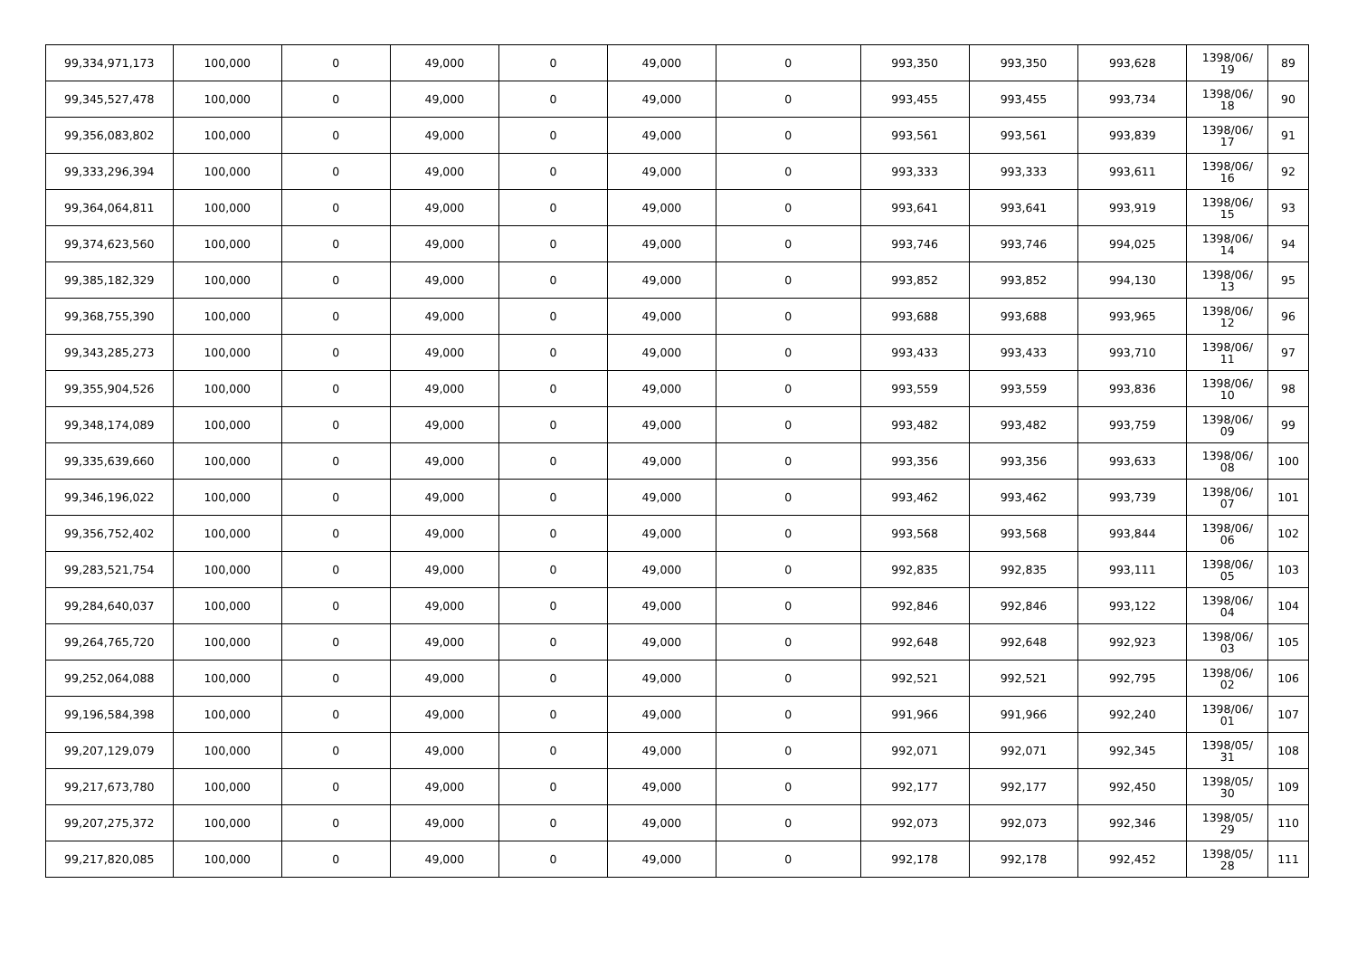| 99,334,971,173 | 100,000 | 0 | 49,000 | 0 | 49,000 | 0 | 993,350 | 993,350 | 993,628 | 1398/06/ 19 | 89 |
| 99,345,527,478 | 100,000 | 0 | 49,000 | 0 | 49,000 | 0 | 993,455 | 993,455 | 993,734 | 1398/06/ 18 | 90 |
| 99,356,083,802 | 100,000 | 0 | 49,000 | 0 | 49,000 | 0 | 993,561 | 993,561 | 993,839 | 1398/06/ 17 | 91 |
| 99,333,296,394 | 100,000 | 0 | 49,000 | 0 | 49,000 | 0 | 993,333 | 993,333 | 993,611 | 1398/06/ 16 | 92 |
| 99,364,064,811 | 100,000 | 0 | 49,000 | 0 | 49,000 | 0 | 993,641 | 993,641 | 993,919 | 1398/06/ 15 | 93 |
| 99,374,623,560 | 100,000 | 0 | 49,000 | 0 | 49,000 | 0 | 993,746 | 993,746 | 994,025 | 1398/06/ 14 | 94 |
| 99,385,182,329 | 100,000 | 0 | 49,000 | 0 | 49,000 | 0 | 993,852 | 993,852 | 994,130 | 1398/06/ 13 | 95 |
| 99,368,755,390 | 100,000 | 0 | 49,000 | 0 | 49,000 | 0 | 993,688 | 993,688 | 993,965 | 1398/06/ 12 | 96 |
| 99,343,285,273 | 100,000 | 0 | 49,000 | 0 | 49,000 | 0 | 993,433 | 993,433 | 993,710 | 1398/06/ 11 | 97 |
| 99,355,904,526 | 100,000 | 0 | 49,000 | 0 | 49,000 | 0 | 993,559 | 993,559 | 993,836 | 1398/06/ 10 | 98 |
| 99,348,174,089 | 100,000 | 0 | 49,000 | 0 | 49,000 | 0 | 993,482 | 993,482 | 993,759 | 1398/06/ 09 | 99 |
| 99,335,639,660 | 100,000 | 0 | 49,000 | 0 | 49,000 | 0 | 993,356 | 993,356 | 993,633 | 1398/06/ 08 | 100 |
| 99,346,196,022 | 100,000 | 0 | 49,000 | 0 | 49,000 | 0 | 993,462 | 993,462 | 993,739 | 1398/06/ 07 | 101 |
| 99,356,752,402 | 100,000 | 0 | 49,000 | 0 | 49,000 | 0 | 993,568 | 993,568 | 993,844 | 1398/06/ 06 | 102 |
| 99,283,521,754 | 100,000 | 0 | 49,000 | 0 | 49,000 | 0 | 992,835 | 992,835 | 993,111 | 1398/06/ 05 | 103 |
| 99,284,640,037 | 100,000 | 0 | 49,000 | 0 | 49,000 | 0 | 992,846 | 992,846 | 993,122 | 1398/06/ 04 | 104 |
| 99,264,765,720 | 100,000 | 0 | 49,000 | 0 | 49,000 | 0 | 992,648 | 992,648 | 992,923 | 1398/06/ 03 | 105 |
| 99,252,064,088 | 100,000 | 0 | 49,000 | 0 | 49,000 | 0 | 992,521 | 992,521 | 992,795 | 1398/06/ 02 | 106 |
| 99,196,584,398 | 100,000 | 0 | 49,000 | 0 | 49,000 | 0 | 991,966 | 991,966 | 992,240 | 1398/06/ 01 | 107 |
| 99,207,129,079 | 100,000 | 0 | 49,000 | 0 | 49,000 | 0 | 992,071 | 992,071 | 992,345 | 1398/05/ 31 | 108 |
| 99,217,673,780 | 100,000 | 0 | 49,000 | 0 | 49,000 | 0 | 992,177 | 992,177 | 992,450 | 1398/05/ 30 | 109 |
| 99,207,275,372 | 100,000 | 0 | 49,000 | 0 | 49,000 | 0 | 992,073 | 992,073 | 992,346 | 1398/05/ 29 | 110 |
| 99,217,820,085 | 100,000 | 0 | 49,000 | 0 | 49,000 | 0 | 992,178 | 992,178 | 992,452 | 1398/05/ 28 | 111 |